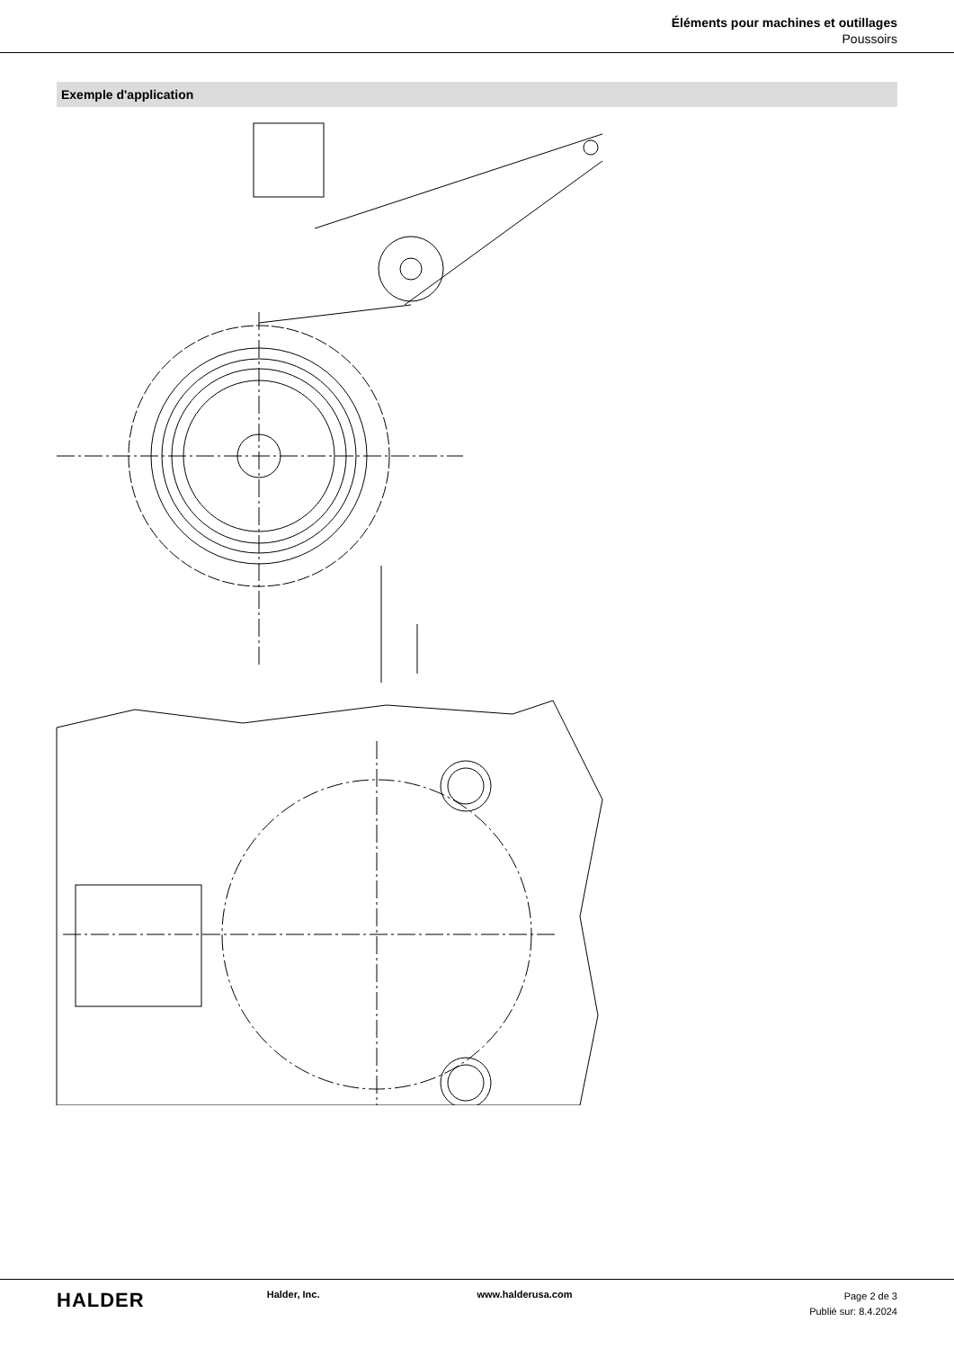Éléments pour machines et outillages
Poussoirs
Exemple d'application
HALDER
Halder, Inc. www.halderusa.com
Page 2 de 3
Publié sur: 8.4.2024